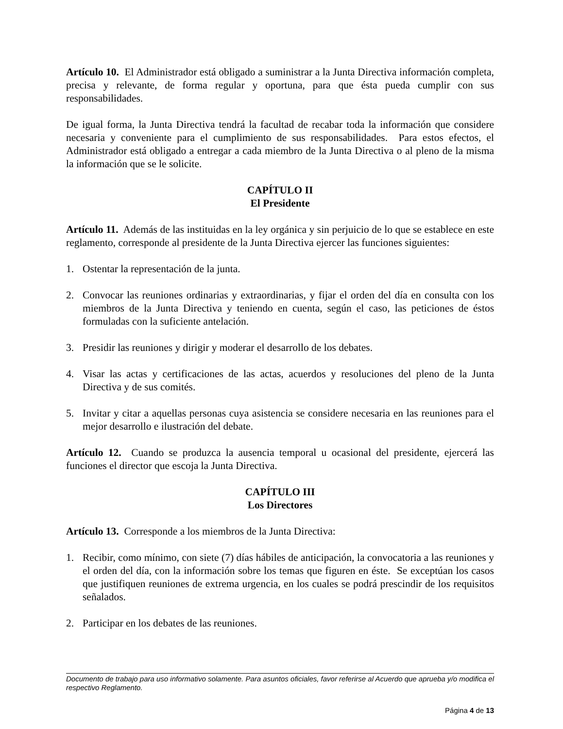Artículo 10. El Administrador está obligado a suministrar a la Junta Directiva información completa, precisa y relevante, de forma regular y oportuna, para que ésta pueda cumplir con sus responsabilidades.
De igual forma, la Junta Directiva tendrá la facultad de recabar toda la información que considere necesaria y conveniente para el cumplimiento de sus responsabilidades. Para estos efectos, el Administrador está obligado a entregar a cada miembro de la Junta Directiva o al pleno de la misma la información que se le solicite.
CAPÍTULO II
El Presidente
Artículo 11. Además de las instituidas en la ley orgánica y sin perjuicio de lo que se establece en este reglamento, corresponde al presidente de la Junta Directiva ejercer las funciones siguientes:
1. Ostentar la representación de la junta.
2. Convocar las reuniones ordinarias y extraordinarias, y fijar el orden del día en consulta con los miembros de la Junta Directiva y teniendo en cuenta, según el caso, las peticiones de éstos formuladas con la suficiente antelación.
3. Presidir las reuniones y dirigir y moderar el desarrollo de los debates.
4. Visar las actas y certificaciones de las actas, acuerdos y resoluciones del pleno de la Junta Directiva y de sus comités.
5. Invitar y citar a aquellas personas cuya asistencia se considere necesaria en las reuniones para el mejor desarrollo e ilustración del debate.
Artículo 12. Cuando se produzca la ausencia temporal u ocasional del presidente, ejercerá las funciones el director que escoja la Junta Directiva.
CAPÍTULO III
Los Directores
Artículo 13. Corresponde a los miembros de la Junta Directiva:
1. Recibir, como mínimo, con siete (7) días hábiles de anticipación, la convocatoria a las reuniones y el orden del día, con la información sobre los temas que figuren en éste. Se exceptúan los casos que justifiquen reuniones de extrema urgencia, en los cuales se podrá prescindir de los requisitos señalados.
2. Participar en los debates de las reuniones.
Documento de trabajo para uso informativo solamente. Para asuntos oficiales, favor referirse al Acuerdo que aprueba y/o modifica el respectivo Reglamento.
Página 4 de 13